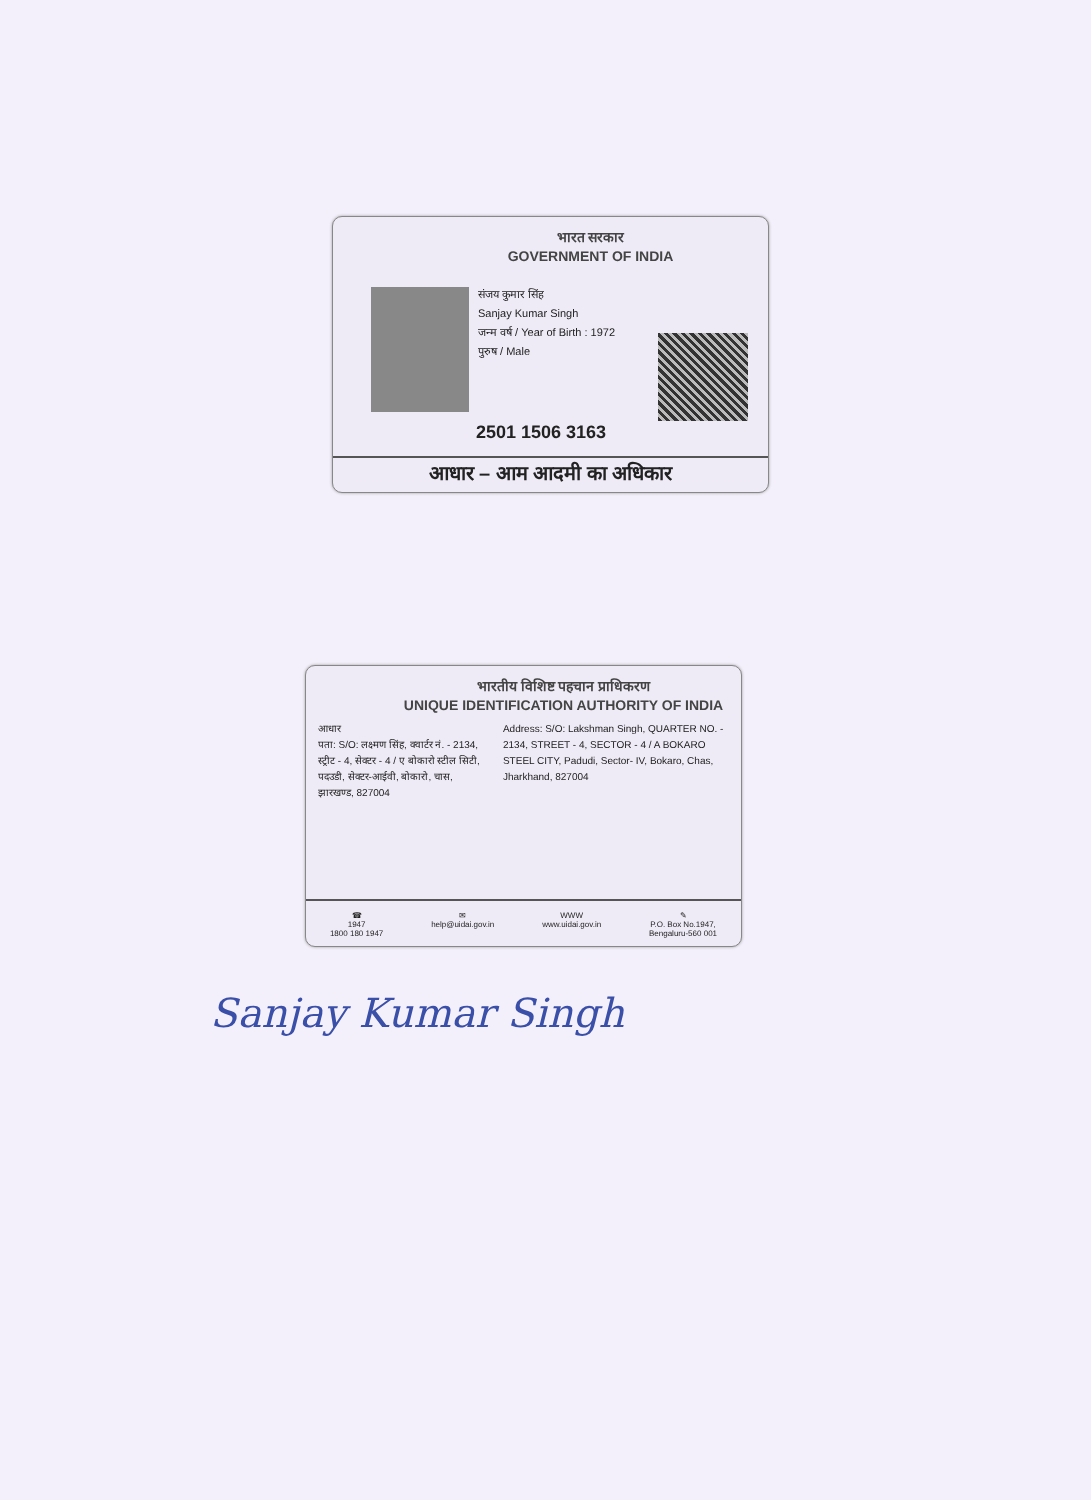भारत सरकार
GOVERNMENT OF INDIA
संजय कुमार सिंह
Sanjay Kumar Singh
जन्म वर्ष / Year of Birth : 1972
पुरुष / Male
2501 1506 3163
आधार – आम आदमी का अधिकार
भारतीय विशिष्ट पहचान प्राधिकरण
UNIQUE IDENTIFICATION AUTHORITY OF INDIA
आधार
पता: S/O: लक्ष्मण सिंह, क्वार्टर नं. - 2134, स्ट्रीट - 4, सेक्टर - 4 / ए बोकारो स्टील सिटी, पदउडी, सेक्टर-आईवी, बोकारो, चास, झारखण्ड, 827004
Address: S/O: Lakshman Singh, QUARTER NO. - 2134, STREET - 4, SECTOR - 4 / A BOKARO STEEL CITY, Padudi, Sector- IV, Bokaro, Chas, Jharkhand, 827004
☎
1947
1800 180 1947
✉
help@uidai.gov.in
WWW
www.uidai.gov.in
✎
P.O. Box No.1947,
Bengaluru-560 001
Sanjay Kumar Singh